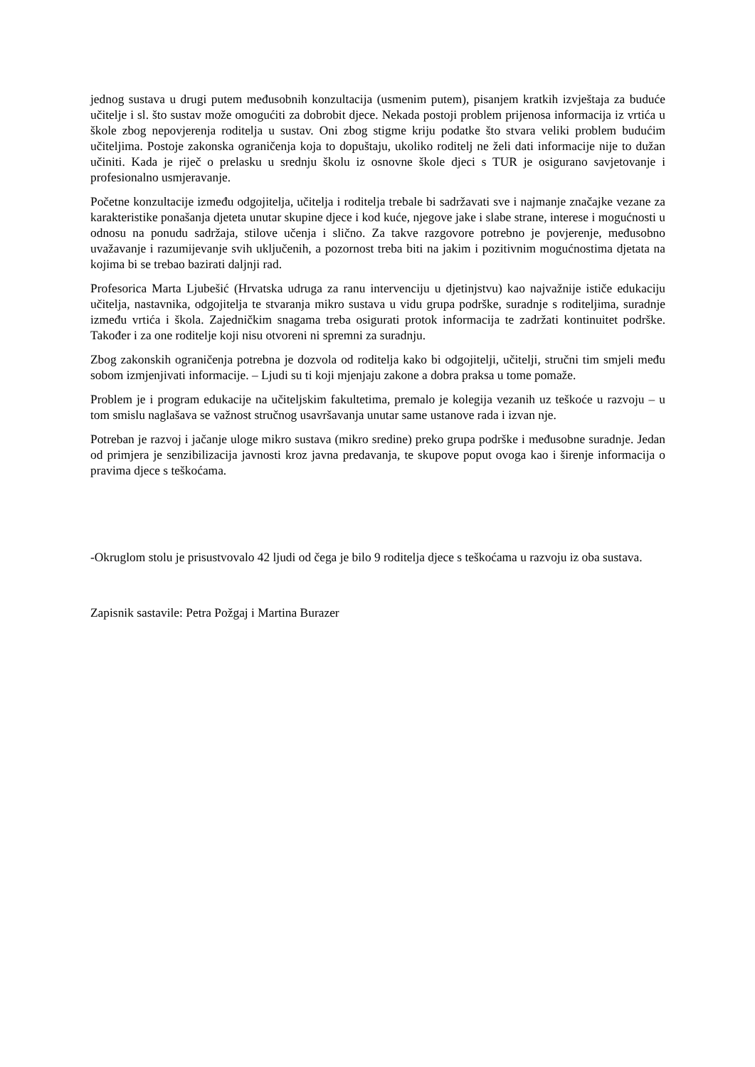jednog sustava u drugi putem međusobnih konzultacija (usmenim putem), pisanjem kratkih izvještaja za buduće učitelje i sl. što sustav može omogućiti za dobrobit djece. Nekada postoji problem prijenosa informacija iz vrtića u škole zbog nepovjerenja roditelja u sustav. Oni zbog stigme kriju podatke što stvara veliki problem budućim učiteljima. Postoje zakonska ograničenja koja to dopuštaju, ukoliko roditelj ne želi dati informacije nije to dužan učiniti. Kada je riječ o prelasku u srednju školu iz osnovne škole djeci s TUR je osigurano savjetovanje i profesionalno usmjeravanje.
Početne konzultacije između odgojitelja, učitelja i roditelja trebale bi sadržavati sve i najmanje značajke vezane za karakteristike ponašanja djeteta unutar skupine djece i kod kuće, njegove jake i slabe strane, interese i mogućnosti u odnosu na ponudu sadržaja, stilove učenja i slično. Za takve razgovore potrebno je povjerenje, međusobno uvažavanje i razumijevanje svih uključenih, a pozornost treba biti na jakim i pozitivnim mogućnostima djetata na kojima bi se trebao bazirati daljnji rad.
Profesorica Marta Ljubešić (Hrvatska udruga za ranu intervenciju u djetinjstvu) kao najvažnije ističe edukaciju učitelja, nastavnika, odgojitelja te stvaranja mikro sustava u vidu grupa podrške, suradnje s roditeljima, suradnje između vrtića i škola. Zajedničkim snagama treba osigurati protok informacija te zadržati kontinuitet podrške. Također i za one roditelje koji nisu otvoreni ni spremni za suradnju.
Zbog zakonskih ograničenja potrebna je dozvola od roditelja kako bi odgojitelji, učitelji, stručni tim smjeli među sobom izmjenjivati informacije. – Ljudi su ti koji mjenjaju zakone a dobra praksa u tome pomaže.
Problem je i program edukacije na učiteljskim fakultetima, premalo je kolegija vezanih uz teškoće u razvoju – u tom smislu naglašava se važnost stručnog usavršavanja unutar same ustanove rada i izvan nje.
Potreban je razvoj i jačanje uloge mikro sustava (mikro sredine) preko grupa podrške i međusobne suradnje. Jedan od primjera je senzibilizacija javnosti kroz javna predavanja, te skupove poput ovoga kao i širenje informacija o pravima djece s teškoćama.
-Okruglom stolu je prisustvovalo 42 ljudi od čega je bilo 9 roditelja djece s teškoćama u razvoju iz oba sustava.
Zapisnik sastavile: Petra Požgaj i Martina Burazer